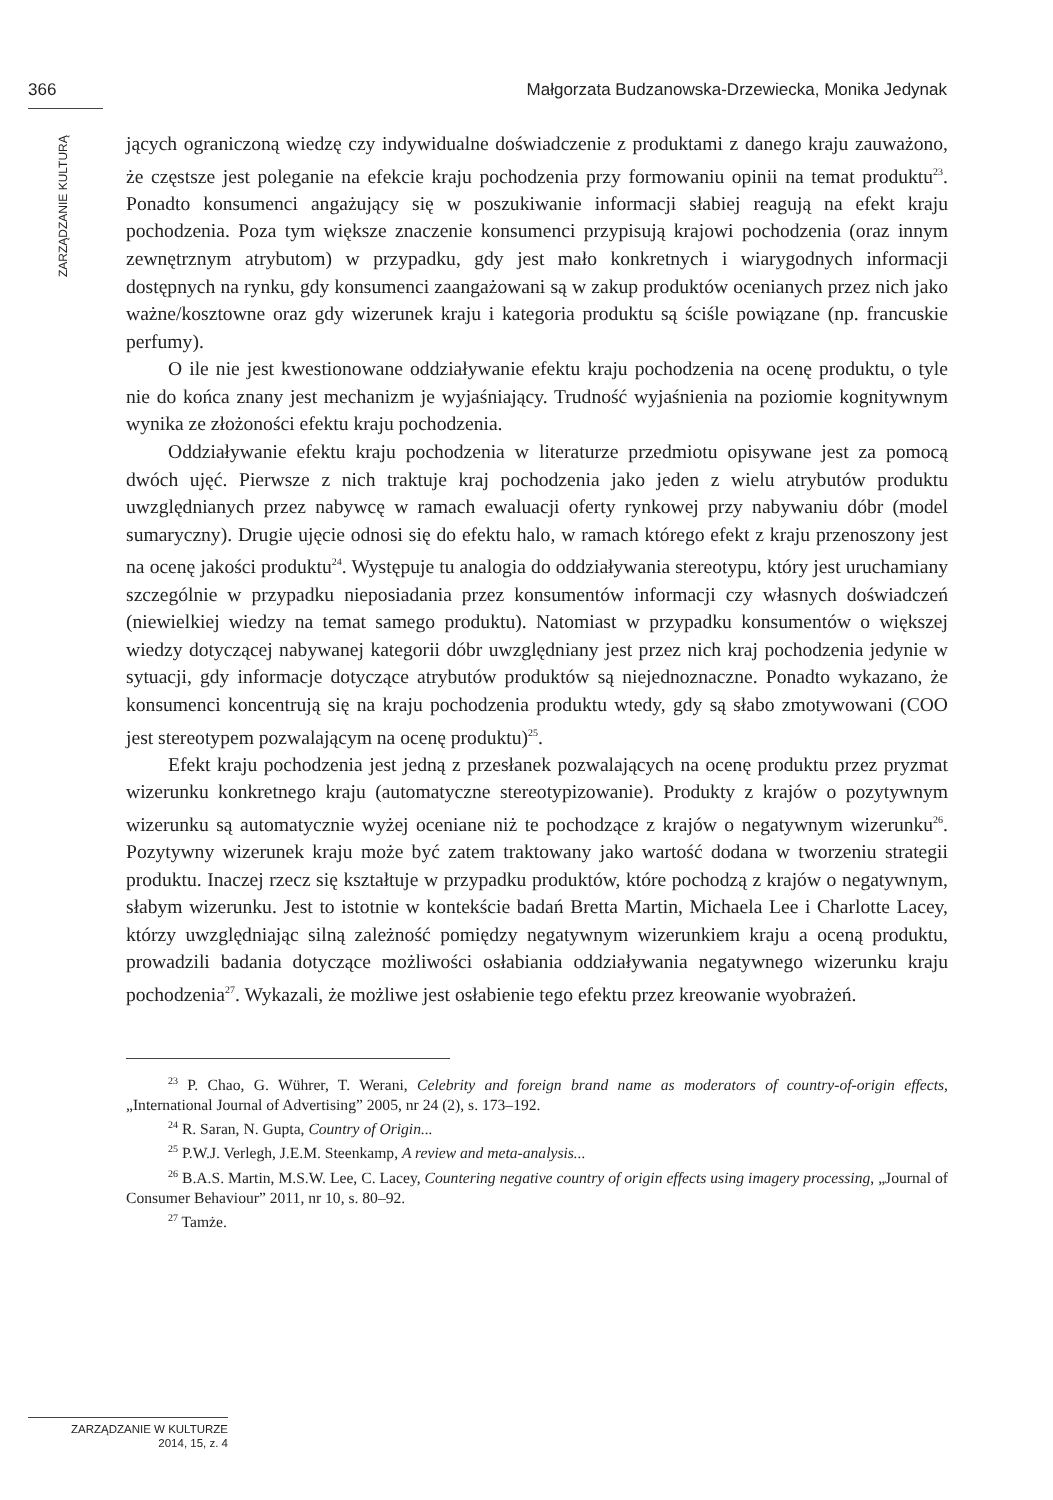366 Małgorzata Budzanowska-Drzewiecka, Monika Jedynak
ZARZĄDZANIE KULTURĄ
jących ograniczoną wiedzę czy indywidualne doświadczenie z produktami z danego kraju zauważono, że częstsze jest poleganie na efekcie kraju pochodzenia przy formowaniu opinii na temat produktu<sup>23</sup>. Ponadto konsumenci angażujący się w poszukiwanie informacji słabiej reagują na efekt kraju pochodzenia. Poza tym większe znaczenie konsumenci przypisują krajowi pochodzenia (oraz innym zewnętrznym atrybutom) w przypadku, gdy jest mało konkretnych i wiarygodnych informacji dostępnych na rynku, gdy konsumenci zaangażowani są w zakup produktów ocenianych przez nich jako ważne/kosztowne oraz gdy wizerunek kraju i kategoria produktu są ściśle powiązane (np. francuskie perfumy).
O ile nie jest kwestionowane oddziaływanie efektu kraju pochodzenia na ocenę produktu, o tyle nie do końca znany jest mechanizm je wyjaśniający. Trudność wyjaśnienia na poziomie kognitywnym wynika ze złożoności efektu kraju pochodzenia.
Oddziaływanie efektu kraju pochodzenia w literaturze przedmiotu opisywane jest za pomocą dwóch ujęć. Pierwsze z nich traktuje kraj pochodzenia jako jeden z wielu atrybutów produktu uwzględnianych przez nabywcę w ramach ewaluacji oferty rynkowej przy nabywaniu dóbr (model sumaryczny). Drugie ujęcie odnosi się do efektu halo, w ramach którego efekt z kraju przenoszony jest na ocenę jakości produktu<sup>24</sup>. Występuje tu analogia do oddziaływania stereotypu, który jest uruchamiany szczególnie w przypadku nieposiadania przez konsumentów informacji czy własnych doświadczeń (niewielkiej wiedzy na temat samego produktu). Natomiast w przypadku konsumentów o większej wiedzy dotyczącej nabywanej kategorii dóbr uwzględniany jest przez nich kraj pochodzenia jedynie w sytuacji, gdy informacje dotyczące atrybutów produktów są niejednoznaczne. Ponadto wykazano, że konsumenci koncentrują się na kraju pochodzenia produktu wtedy, gdy są słabo zmotywowani (COO jest stereotypem pozwalającym na ocenę produktu)<sup>25</sup>.
Efekt kraju pochodzenia jest jedną z przesłanek pozwalających na ocenę produktu przez pryzmat wizerunku konkretnego kraju (automatyczne stereotypizowanie). Produkty z krajów o pozytywnym wizerunku są automatycznie wyżej oceniane niż te pochodzące z krajów o negatywnym wizerunku<sup>26</sup>. Pozytywny wizerunek kraju może być zatem traktowany jako wartość dodana w tworzeniu strategii produktu. Inaczej rzecz się kształtuje w przypadku produktów, które pochodzą z krajów o negatywnym, słabym wizerunku. Jest to istotnie w kontekście badań Bretta Martin, Michaela Lee i Charlotte Lacey, którzy uwzględniając silną zależność pomiędzy negatywnym wizerunkiem kraju a oceną produktu, prowadzili badania dotyczące możliwości osłabiania oddziaływania negatywnego wizerunku kraju pochodzenia<sup>27</sup>. Wykazali, że możliwe jest osłabienie tego efektu przez kreowanie wyobrażeń.
<sup>23</sup> P. Chao, G. Wührer, T. Werani, Celebrity and foreign brand name as moderators of country-of-origin effects, „International Journal of Advertising” 2005, nr 24 (2), s. 173–192.
<sup>24</sup> R. Saran, N. Gupta, Country of Origin...
<sup>25</sup> P.W.J. Verlegh, J.E.M. Steenkamp, A review and meta-analysis...
<sup>26</sup> B.A.S. Martin, M.S.W. Lee, C. Lacey, Countering negative country of origin effects using imagery processing, „Journal of Consumer Behaviour” 2011, nr 10, s. 80–92.
<sup>27</sup> Tamże.
ZARZĄDZANIE W KULTURZE
2014, 15, z. 4